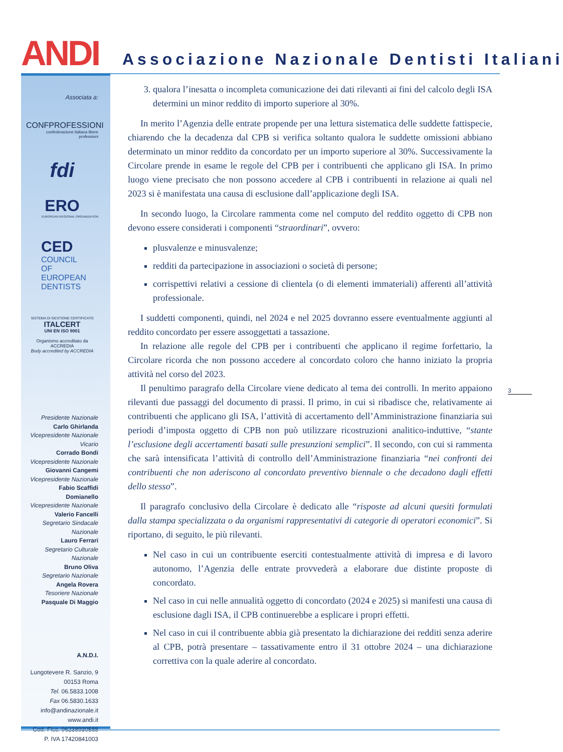ANDI Associazione Nazionale Dentisti Italiani
Associata a:
CONFPROFESSIONI
confederazione italiana libere professioni
fdi
ERO
EUROPEAN REGIONAL ORGANIZATION
CED
COUNCIL
OF EUROPEAN
DENTISTS
SISTEMA DI GESTIONE CERTIFICATO
ITALCERT
UNI EN ISO 9001
Organismo accreditato da ACCREDIA
Body accredited by ACCREDIA
Presidente Nazionale
Carlo Ghirlanda
Vicepresidente Nazionale Vicario
Corrado Bondi
Vicepresidente Nazionale
Giovanni Cangemi
Vicepresidente Nazionale
Fabio Scaffidi Domianello
Vicepresidente Nazionale
Valerio Fancelli
Segretario Sindacale Nazionale
Lauro Ferrari
Segretario Culturale Nazionale
Bruno Oliva
Segretario Nazionale
Angela Rovera
Tesoriere Nazionale
Pasquale Di Maggio
A.N.D.I.
Lungotevere R. Sanzio, 9
00153 Roma
Tel. 06.5833.1008
Fax 06.5830.1633
info@andinazionale.it
www.andi.it
Cod. Fisc. 96238930588
P. IVA 17420841003
3. qualora l’inesatta o incompleta comunicazione dei dati rilevanti ai fini del calcolo degli ISA determini un minor reddito di importo superiore al 30%.
In merito l’Agenzia delle entrate propende per una lettura sistematica delle suddette fattispecie, chiarendo che la decadenza dal CPB si verifica soltanto qualora le suddette omissioni abbiano determinato un minor reddito da concordato per un importo superiore al 30%. Successivamente la Circolare prende in esame le regole del CPB per i contribuenti che applicano gli ISA. In primo luogo viene precisato che non possono accedere al CPB i contribuenti in relazione ai quali nel 2023 si è manifestata una causa di esclusione dall’applicazione degli ISA.
In secondo luogo, la Circolare rammenta come nel computo del reddito oggetto di CPB non devono essere considerati i componenti “straordinari”, ovvero:
plusvalenze e minusvalenze;
redditi da partecipazione in associazioni o società di persone;
corrispettivi relativi a cessione di clientela (o di elementi immateriali) afferenti all’attività professionale.
I suddetti componenti, quindi, nel 2024 e nel 2025 dovranno essere eventualmente aggiunti al reddito concordato per essere assoggettati a tassazione.
In relazione alle regole del CPB per i contribuenti che applicano il regime forfettario, la Circolare ricorda che non possono accedere al concordato coloro che hanno iniziato la propria attività nel corso del 2023.
Il penultimo paragrafo della Circolare viene dedicato al tema dei controlli. In merito appaiono rilevanti due passaggi del documento di prassi. Il primo, in cui si ribadisce che, relativamente ai contribuenti che applicano gli ISA, l’attività di accertamento dell’Amministrazione finanziaria sui periodi d’imposta oggetto di CPB non può utilizzare ricostruzioni analitico-induttive, “stante l’esclusione degli accertamenti basati sulle presunzioni semplici”. Il secondo, con cui si rammenta che sarà intensificata l’attività di controllo dell’Amministrazione finanziaria “nei confronti dei contribuenti che non aderiscono al concordato preventivo biennale o che decadono dagli effetti dello stesso”.
Il paragrafo conclusivo della Circolare è dedicato alle “risposte ad alcuni quesiti formulati dalla stampa specializzata o da organismi rappresentativi di categorie di operatori economici”. Si riportano, di seguito, le più rilevanti.
Nel caso in cui un contribuente eserciti contestualmente attività di impresa e di lavoro autonomo, l’Agenzia delle entrate provvederà a elaborare due distinte proposte di concordato.
Nel caso in cui nelle annualità oggetto di concordato (2024 e 2025) si manifesti una causa di esclusione dagli ISA, il CPB continuerebbe a esplicare i propri effetti.
Nel caso in cui il contribuente abbia già presentato la dichiarazione dei redditi senza aderire al CPB, potrà presentare – tassativamente entro il 31 ottobre 2024 – una dichiarazione correttiva con la quale aderire al concordato.
3